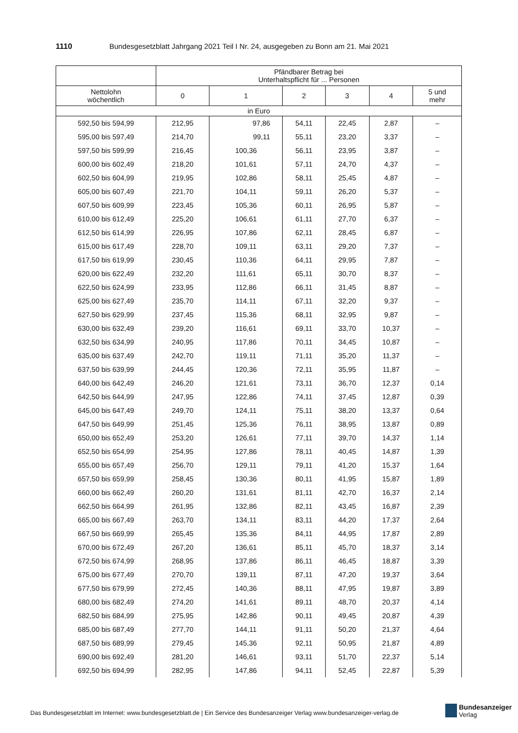1110 Bundesgesetzblatt Jahrgang 2021 Teil I Nr. 24, ausgegeben zu Bonn am 21. Mai 2021
| | Pfändbarer Betrag bei Unterhaltspflicht für ... Personen | | | | | |
| --- | --- | --- | --- | --- | --- | --- |
| Nettolohn wöchentlich | 0 | 1 | 2 | 3 | 4 | 5 und mehr |
| in Euro | | | | | | |
| 592,50 bis 594,99 | 212,95 | 97,86 | 54,11 | 22,45 | 2,87 | – |
| 595,00 bis 597,49 | 214,70 | 99,11 | 55,11 | 23,20 | 3,37 | – |
| 597,50 bis 599,99 | 216,45 | 100,36 | 56,11 | 23,95 | 3,87 | – |
| 600,00 bis 602,49 | 218,20 | 101,61 | 57,11 | 24,70 | 4,37 | – |
| 602,50 bis 604,99 | 219,95 | 102,86 | 58,11 | 25,45 | 4,87 | – |
| 605,00 bis 607,49 | 221,70 | 104,11 | 59,11 | 26,20 | 5,37 | – |
| 607,50 bis 609,99 | 223,45 | 105,36 | 60,11 | 26,95 | 5,87 | – |
| 610,00 bis 612,49 | 225,20 | 106,61 | 61,11 | 27,70 | 6,37 | – |
| 612,50 bis 614,99 | 226,95 | 107,86 | 62,11 | 28,45 | 6,87 | – |
| 615,00 bis 617,49 | 228,70 | 109,11 | 63,11 | 29,20 | 7,37 | – |
| 617,50 bis 619,99 | 230,45 | 110,36 | 64,11 | 29,95 | 7,87 | – |
| 620,00 bis 622,49 | 232,20 | 111,61 | 65,11 | 30,70 | 8,37 | – |
| 622,50 bis 624,99 | 233,95 | 112,86 | 66,11 | 31,45 | 8,87 | – |
| 625,00 bis 627,49 | 235,70 | 114,11 | 67,11 | 32,20 | 9,37 | – |
| 627,50 bis 629,99 | 237,45 | 115,36 | 68,11 | 32,95 | 9,87 | – |
| 630,00 bis 632,49 | 239,20 | 116,61 | 69,11 | 33,70 | 10,37 | – |
| 632,50 bis 634,99 | 240,95 | 117,86 | 70,11 | 34,45 | 10,87 | – |
| 635,00 bis 637,49 | 242,70 | 119,11 | 71,11 | 35,20 | 11,37 | – |
| 637,50 bis 639,99 | 244,45 | 120,36 | 72,11 | 35,95 | 11,87 | – |
| 640,00 bis 642,49 | 246,20 | 121,61 | 73,11 | 36,70 | 12,37 | 0,14 |
| 642,50 bis 644,99 | 247,95 | 122,86 | 74,11 | 37,45 | 12,87 | 0,39 |
| 645,00 bis 647,49 | 249,70 | 124,11 | 75,11 | 38,20 | 13,37 | 0,64 |
| 647,50 bis 649,99 | 251,45 | 125,36 | 76,11 | 38,95 | 13,87 | 0,89 |
| 650,00 bis 652,49 | 253,20 | 126,61 | 77,11 | 39,70 | 14,37 | 1,14 |
| 652,50 bis 654,99 | 254,95 | 127,86 | 78,11 | 40,45 | 14,87 | 1,39 |
| 655,00 bis 657,49 | 256,70 | 129,11 | 79,11 | 41,20 | 15,37 | 1,64 |
| 657,50 bis 659,99 | 258,45 | 130,36 | 80,11 | 41,95 | 15,87 | 1,89 |
| 660,00 bis 662,49 | 260,20 | 131,61 | 81,11 | 42,70 | 16,37 | 2,14 |
| 662,50 bis 664,99 | 261,95 | 132,86 | 82,11 | 43,45 | 16,87 | 2,39 |
| 665,00 bis 667,49 | 263,70 | 134,11 | 83,11 | 44,20 | 17,37 | 2,64 |
| 667,50 bis 669,99 | 265,45 | 135,36 | 84,11 | 44,95 | 17,87 | 2,89 |
| 670,00 bis 672,49 | 267,20 | 136,61 | 85,11 | 45,70 | 18,37 | 3,14 |
| 672,50 bis 674,99 | 268,95 | 137,86 | 86,11 | 46,45 | 18,87 | 3,39 |
| 675,00 bis 677,49 | 270,70 | 139,11 | 87,11 | 47,20 | 19,37 | 3,64 |
| 677,50 bis 679,99 | 272,45 | 140,36 | 88,11 | 47,95 | 19,87 | 3,89 |
| 680,00 bis 682,49 | 274,20 | 141,61 | 89,11 | 48,70 | 20,37 | 4,14 |
| 682,50 bis 684,99 | 275,95 | 142,86 | 90,11 | 49,45 | 20,87 | 4,39 |
| 685,00 bis 687,49 | 277,70 | 144,11 | 91,11 | 50,20 | 21,37 | 4,64 |
| 687,50 bis 689,99 | 279,45 | 145,36 | 92,11 | 50,95 | 21,87 | 4,89 |
| 690,00 bis 692,49 | 281,20 | 146,61 | 93,11 | 51,70 | 22,37 | 5,14 |
| 692,50 bis 694,99 | 282,95 | 147,86 | 94,11 | 52,45 | 22,87 | 5,39 |
Das Bundesgesetzblatt im Internet: www.bundesgesetzblatt.de | Ein Service des Bundesanzeiger Verlag www.bundesanzeiger-verlag.de
Bundesanzeiger
Verlag